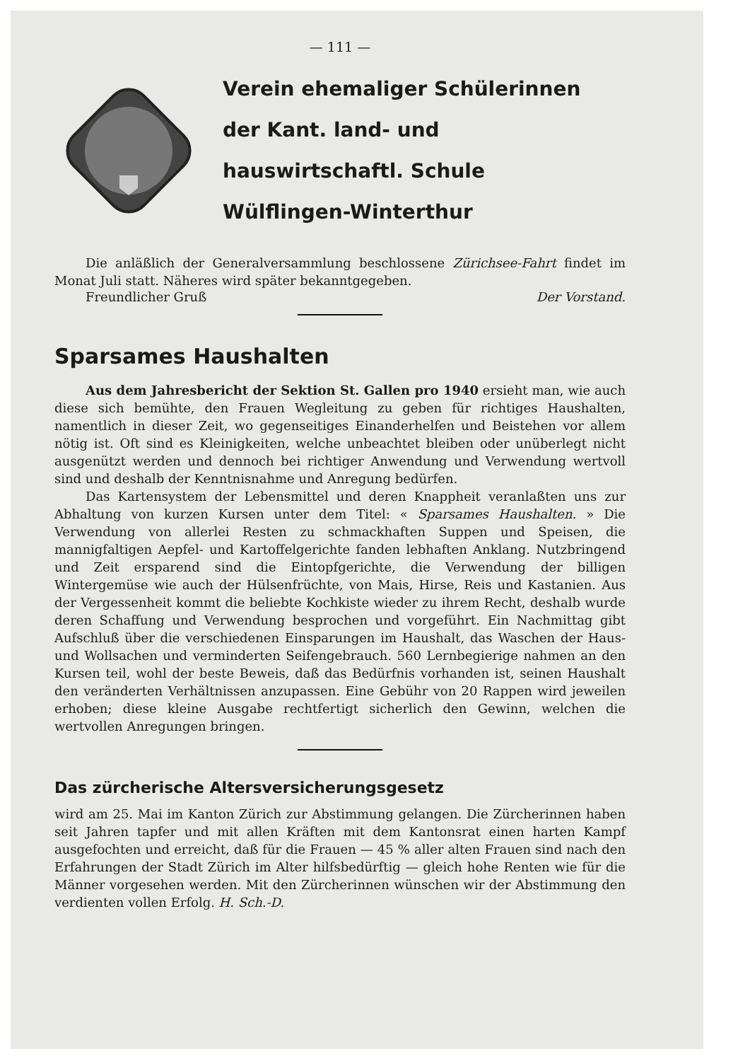— 111 —
Verein ehemaliger Schülerinnen
der Kant. land- und hauswirtschaftl. Schule
Wülflingen-Winterthur
Die anläßlich der Generalversammlung beschlossene Zürichsee-Fahrt findet im Monat Juli statt. Näheres wird später bekanntgegeben.
Freundlicher Gruß Der Vorstand.
Sparsames Haushalten
Aus dem Jahresbericht der Sektion St. Gallen pro 1940 ersieht man, wie auch diese sich bemühte, den Frauen Wegleitung zu geben für richtiges Haushalten, namentlich in dieser Zeit, wo gegenseitiges Einanderhelfen und Beistehen vor allem nötig ist. Oft sind es Kleinigkeiten, welche unbeachtet bleiben oder unüberlegt nicht ausgenützt werden und dennoch bei richtiger Anwendung und Verwendung wertvoll sind und deshalb der Kenntnisnahme und Anregung bedürfen.
Das Kartensystem der Lebensmittel und deren Knappheit veranlaßten uns zur Abhaltung von kurzen Kursen unter dem Titel: « Sparsames Haushalten. » Die Verwendung von allerlei Resten zu schmackhaften Suppen und Speisen, die mannigfaltigen Aepfel- und Kartoffelgerichte fanden lebhaften Anklang. Nutzbringend und Zeit ersparend sind die Eintopfgerichte, die Verwendung der billigen Wintergemüse wie auch der Hülsenfrüchte, von Mais, Hirse, Reis und Kastanien. Aus der Vergessenheit kommt die beliebte Kochkiste wieder zu ihrem Recht, deshalb wurde deren Schaffung und Verwendung besprochen und vorgeführt. Ein Nachmittag gibt Aufschluß über die verschiedenen Einsparungen im Haushalt, das Waschen der Haus- und Wollsachen und verminderten Seifengebrauch. 560 Lernbegierige nahmen an den Kursen teil, wohl der beste Beweis, daß das Bedürfnis vorhanden ist, seinen Haushalt den veränderten Verhältnissen anzupassen. Eine Gebühr von 20 Rappen wird jeweilen erhoben; diese kleine Ausgabe rechtfertigt sicherlich den Gewinn, welchen die wertvollen Anregungen bringen.
Das zürcherische Altersversicherungsgesetz
wird am 25. Mai im Kanton Zürich zur Abstimmung gelangen. Die Zürcherinnen haben seit Jahren tapfer und mit allen Kräften mit dem Kantonsrat einen harten Kampf ausgefochten und erreicht, daß für die Frauen — 45 % aller alten Frauen sind nach den Erfahrungen der Stadt Zürich im Alter hilfsbedürftig — gleich hohe Renten wie für die Männer vorgesehen werden. Mit den Zürcherinnen wünschen wir der Abstimmung den verdienten vollen Erfolg. H. Sch.-D.